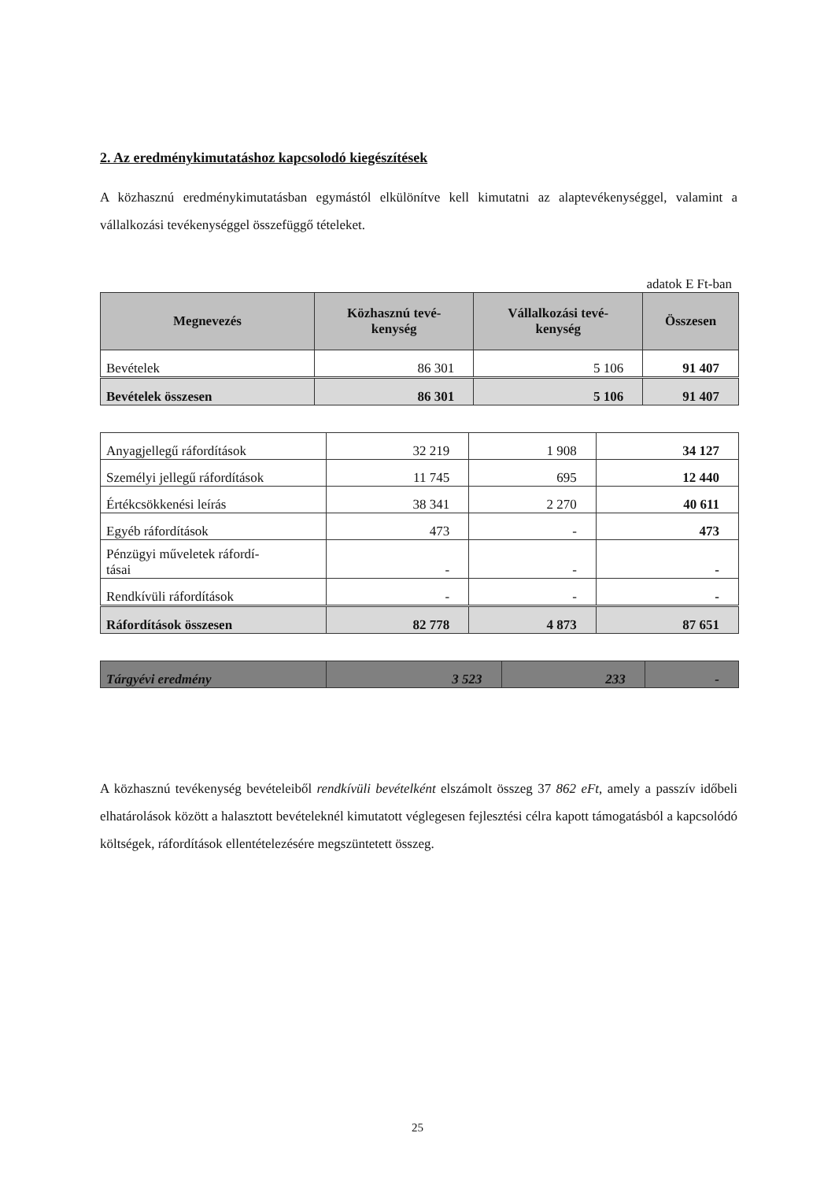2. Az eredménykimutatáshoz kapcsolodó kiegészítések
A közhasznú eredménykimutatásban egymástól elkülönítve kell kimutatni az alaptevékenységgel, valamint a vállalkozási tevékenységgel összefüggő tételeket.
adatok E Ft-ban
| Megnevezés | Közhasznú tevé- kenység | Vállalkozási tevé- kenység | Összesen |
| --- | --- | --- | --- |
| Bevételek | 86 301 | 5 106 | 91 407 |
| Bevételek összesen | 86 301 | 5 106 | 91 407 |
| Anyagjellegű ráfordítások | 32 219 | 1 908 | 34 127 |
| Személyi jellegű ráfordítások | 11 745 | 695 | 12 440 |
| Értékcsökkenési leírás | 38 341 | 2 270 | 40 611 |
| Egyéb ráfordítások | 473 | - | 473 |
| Pénzügyi műveletek ráfordí- tásai | - | - | - |
| Rendkívüli ráfordítások | - | - | - |
| Ráfordítások összesen | 82 778 | 4 873 | 87 651 |
| Tárgyévi eredmény | 3 523 | 233 | - |
A közhasznú tevékenység bevételeiből rendkívüli bevételként elszámolt összeg 37 862 eFt, amely a passzív időbeli elhatárolások között a halasztott bevételeknél kimutatott véglegesen fejlesztési célra kapott támogatásból a kapcsolódó költségek, ráfordítások ellentételezésére megszüntetett összeg.
25